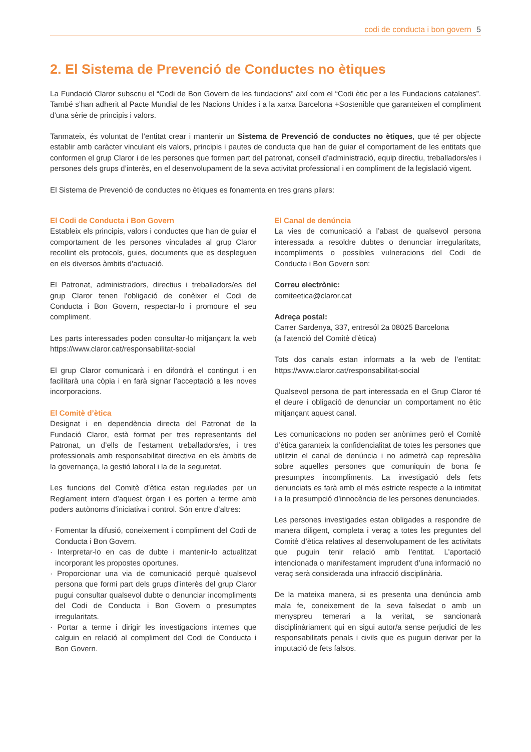codi de conducta i bon govern 5
2. El Sistema de Prevenció de Conductes no ètiques
La Fundació Claror subscriu el “Codi de Bon Govern de les fundacions” així com el “Codi ètic per a les Fundacions catalanes”. També s’han adherit al Pacte Mundial de les Nacions Unides i a la xarxa Barcelona +Sostenible que garanteixen el compliment d’una sèrie de principis i valors.
Tanmateix, és voluntat de l’entitat crear i mantenir un Sistema de Prevenció de conductes no ètiques, que té per objecte establir amb caràcter vinculant els valors, principis i pautes de conducta que han de guiar el comportament de les entitats que conformen el grup Claror i de les persones que formen part del patronat, consell d’administració, equip directiu, treballadors/es i persones dels grups d’interès, en el desenvolupament de la seva activitat professional i en compliment de la legislació vigent.
El Sistema de Prevenció de conductes no ètiques es fonamenta en tres grans pilars:
El Codi de Conducta i Bon Govern
Estableix els principis, valors i conductes que han de guiar el comportament de les persones vinculades al grup Claror recollint els protocols, guies, documents que es despleguen en els diversos àmbits d’actuació.
El Patronat, administradors, directius i treballadors/es del grup Claror tenen l’obligació de conèixer el Codi de Conducta i Bon Govern, respectar-lo i promoure el seu compliment.
Les parts interessades poden consultar-lo mitjançant la web https://www.claror.cat/responsabilitat-social
El grup Claror comunicarà i en difondrà el contingut i en facilitarà una còpia i en farà signar l’acceptació a les noves incorporacions.
El Comitè d’ètica
Designat i en dependència directa del Patronat de la Fundació Claror, està format per tres representants del Patronat, un d’ells de l’estament treballadors/es, i tres professionals amb responsabilitat directiva en els àmbits de la governança, la gestió laboral i la de la seguretat.
Les funcions del Comitè d’ètica estan regulades per un Reglament intern d’aquest òrgan i es porten a terme amb poders autònoms d’iniciativa i control. Són entre d’altres:
· Fomentar la difusió, coneixement i compliment del Codi de Conducta i Bon Govern.
· Interpretar-lo en cas de dubte i mantenir-lo actualitzat incorporant les propostes oportunes.
· Proporcionar una via de comunicació perquè qualsevol persona que formi part dels grups d’interès del grup Claror pugui consultar qualsevol dubte o denunciar incompliments del Codi de Conducta i Bon Govern o presumptes irregularitats.
· Portar a terme i dirigir les investigacions internes que calguin en relació al compliment del Codi de Conducta i Bon Govern.
El Canal de denúncia
La vies de comunicació a l’abast de qualsevol persona interessada a resoldre dubtes o denunciar irregularitats, incompliments o possibles vulneracions del Codi de Conducta i Bon Govern son:
Correu electrònic:
comiteetica@claror.cat
Adreça postal:
Carrer Sardenya, 337, entresól 2a 08025 Barcelona
(a l’atenció del Comitè d’ètica)
Tots dos canals estan informats a la web de l’entitat: https://www.claror.cat/responsabilitat-social
Qualsevol persona de part interessada en el Grup Claror té el deure i obligació de denunciar un comportament no ètic mitjançant aquest canal.
Les comunicacions no poden ser anònimes però el Comitè d’ètica garanteix la confidencialitat de totes les persones que utilitzin el canal de denúncia i no admetrà cap represàlia sobre aquelles persones que comuniquin de bona fe presumptes incompliments. La investigació dels fets denunciats es farà amb el més estricte respecte a la intimitat i a la presumpció d’innocència de les persones denunciades.
Les persones investigades estan obligades a respondre de manera diligent, completa i veraç a totes les preguntes del Comitè d’ètica relatives al desenvolupament de les activitats que puguin tenir relació amb l’entitat. L’aportació intencionada o manifestament imprudent d’una informació no veraç serà considerada una infracció disciplinària.
De la mateixa manera, si es presenta una denúncia amb mala fe, coneixement de la seva falsedat o amb un menyspreu temerari a la veritat, se sancionarà disciplinàriament qui en sigui autor/a sense perjudici de les responsabilitats penals i civils que es puguin derivar per la imputació de fets falsos.